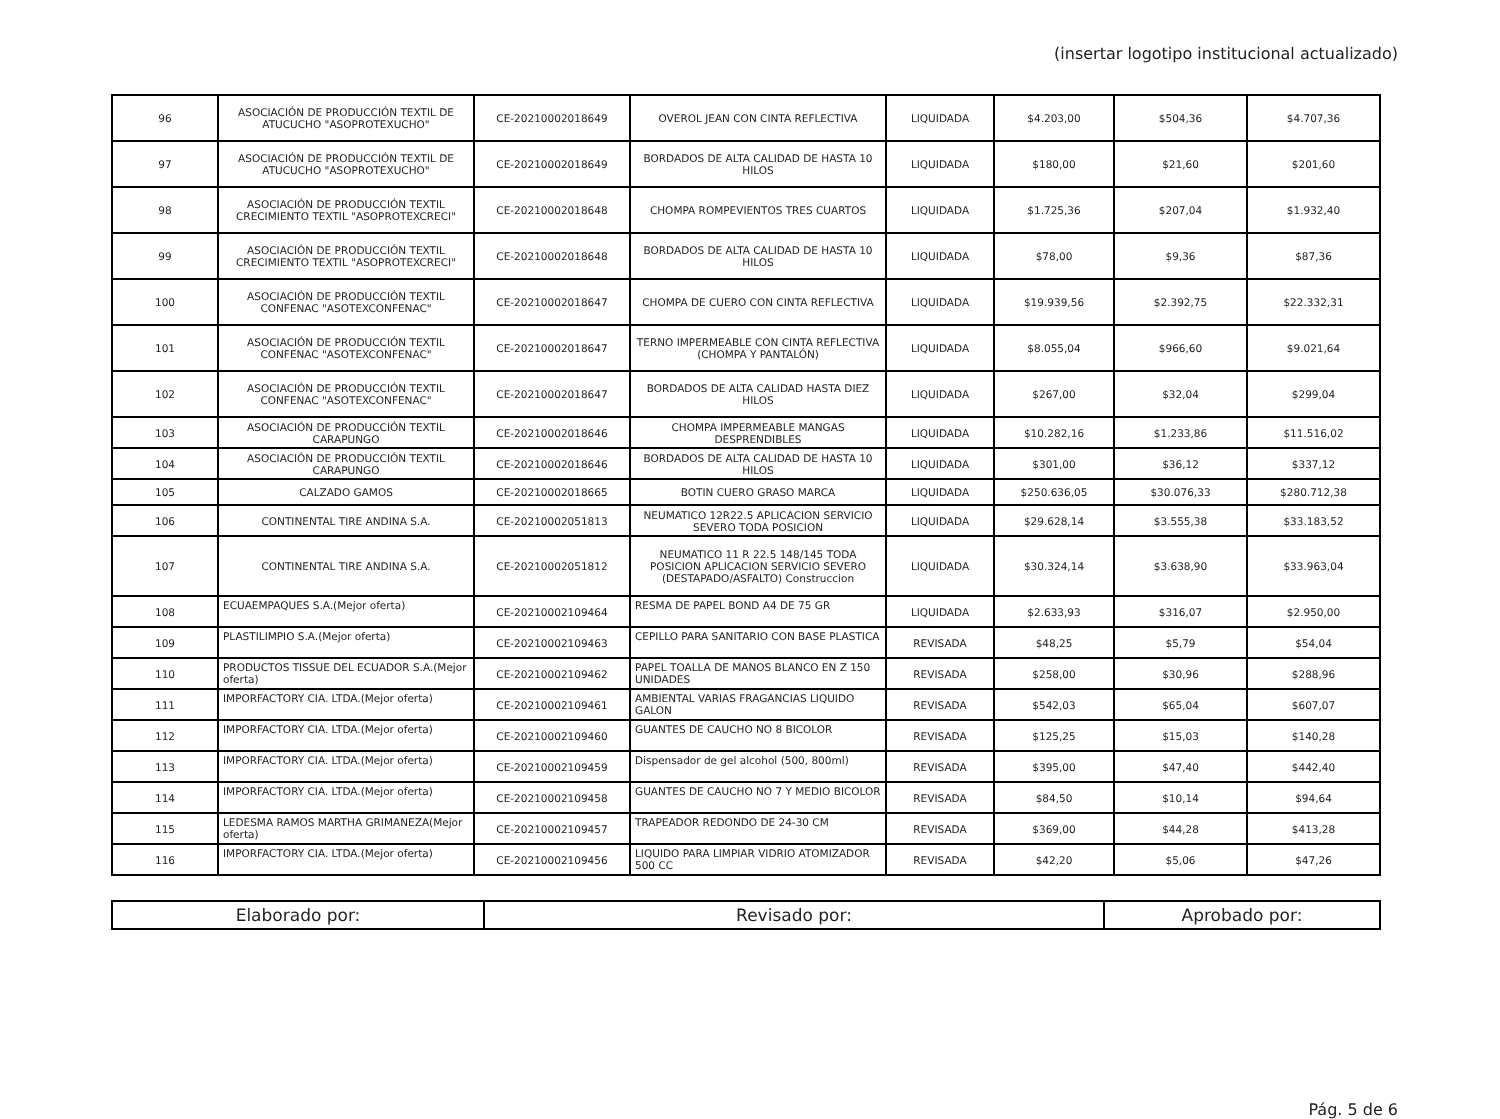(insertar logotipo institucional actualizado)
| 96 | ASOCIACIÓN DE PRODUCCIÓN TEXTIL DE ATUCUCHO "ASOPROTEXUCHO" | CE-20210002018649 | OVEROL JEAN CON CINTA REFLECTIVA | LIQUIDADA | $4.203,00 | $504,36 | $4.707,36 |
| 97 | ASOCIACIÓN DE PRODUCCIÓN TEXTIL DE ATUCUCHO "ASOPROTEXUCHO" | CE-20210002018649 | BORDADOS DE ALTA CALIDAD DE HASTA 10 HILOS | LIQUIDADA | $180,00 | $21,60 | $201,60 |
| 98 | ASOCIACIÓN DE PRODUCCIÓN TEXTIL CRECIMIENTO TEXTIL "ASOPROTEXCRECI" | CE-20210002018648 | CHOMPA ROMPEVIENTOS TRES CUARTOS | LIQUIDADA | $1.725,36 | $207,04 | $1.932,40 |
| 99 | ASOCIACIÓN DE PRODUCCIÓN TEXTIL CRECIMIENTO TEXTIL "ASOPROTEXCRECI" | CE-20210002018648 | BORDADOS DE ALTA CALIDAD DE HASTA 10 HILOS | LIQUIDADA | $78,00 | $9,36 | $87,36 |
| 100 | ASOCIACIÓN DE PRODUCCIÓN TEXTIL CONFENAC "ASOTEXCONFENAC" | CE-20210002018647 | CHOMPA DE CUERO CON CINTA REFLECTIVA | LIQUIDADA | $19.939,56 | $2.392,75 | $22.332,31 |
| 101 | ASOCIACIÓN DE PRODUCCIÓN TEXTIL CONFENAC "ASOTEXCONFENAC" | CE-20210002018647 | TERNO IMPERMEABLE CON CINTA REFLECTIVA (CHOMPA Y PANTALÓN) | LIQUIDADA | $8.055,04 | $966,60 | $9.021,64 |
| 102 | ASOCIACIÓN DE PRODUCCIÓN TEXTIL CONFENAC "ASOTEXCONFENAC" | CE-20210002018647 | BORDADOS DE ALTA CALIDAD HASTA DIEZ HILOS | LIQUIDADA | $267,00 | $32,04 | $299,04 |
| 103 | ASOCIACIÓN DE PRODUCCIÓN TEXTIL CARAPUNGO | CE-20210002018646 | CHOMPA IMPERMEABLE MANGAS DESPRENDIBLES | LIQUIDADA | $10.282,16 | $1.233,86 | $11.516,02 |
| 104 | ASOCIACIÓN DE PRODUCCIÓN TEXTIL CARAPUNGO | CE-20210002018646 | BORDADOS DE ALTA CALIDAD DE HASTA 10 HILOS | LIQUIDADA | $301,00 | $36,12 | $337,12 |
| 105 | CALZADO GAMOS | CE-20210002018665 | BOTIN CUERO GRASO MARCA | LIQUIDADA | $250.636,05 | $30.076,33 | $280.712,38 |
| 106 | CONTINENTAL TIRE ANDINA S.A. | CE-20210002051813 | NEUMATICO 12R22.5 APLICACION SERVICIO SEVERO TODA POSICION | LIQUIDADA | $29.628,14 | $3.555,38 | $33.183,52 |
| 107 | CONTINENTAL TIRE ANDINA S.A. | CE-20210002051812 | NEUMATICO 11 R 22.5 148/145 TODA POSICION APLICACION SERVICIO SEVERO (DESTAPADO/ASFALTO) Construccion | LIQUIDADA | $30.324,14 | $3.638,90 | $33.963,04 |
| 108 | ECUAEMPAQUES S.A.(Mejor oferta) | CE-20210002109464 | RESMA DE PAPEL BOND A4 DE 75 GR | LIQUIDADA | $2.633,93 | $316,07 | $2.950,00 |
| 109 | PLASTILIMPIO S.A.(Mejor oferta) | CE-20210002109463 | CEPILLO PARA SANITARIO CON BASE PLASTICA | REVISADA | $48,25 | $5,79 | $54,04 |
| 110 | PRODUCTOS TISSUE DEL ECUADOR S.A.(Mejor oferta) | CE-20210002109462 | PAPEL TOALLA DE MANOS BLANCO EN Z 150 UNIDADES | REVISADA | $258,00 | $30,96 | $288,96 |
| 111 | IMPORFACTORY CIA. LTDA.(Mejor oferta) | CE-20210002109461 | AMBIENTAL VARIAS FRAGANCIAS LIQUIDO GALON | REVISADA | $542,03 | $65,04 | $607,07 |
| 112 | IMPORFACTORY CIA. LTDA.(Mejor oferta) | CE-20210002109460 | GUANTES DE CAUCHO NO 8 BICOLOR | REVISADA | $125,25 | $15,03 | $140,28 |
| 113 | IMPORFACTORY CIA. LTDA.(Mejor oferta) | CE-20210002109459 | Dispensador de gel alcohol (500, 800ml) | REVISADA | $395,00 | $47,40 | $442,40 |
| 114 | IMPORFACTORY CIA. LTDA.(Mejor oferta) | CE-20210002109458 | GUANTES DE CAUCHO NO 7 Y MEDIO BICOLOR | REVISADA | $84,50 | $10,14 | $94,64 |
| 115 | LEDESMA RAMOS MARTHA GRIMANEZA(Mejor oferta) | CE-20210002109457 | TRAPEADOR REDONDO DE 24-30 CM | REVISADA | $369,00 | $44,28 | $413,28 |
| 116 | IMPORFACTORY CIA. LTDA.(Mejor oferta) | CE-20210002109456 | LIQUIDO PARA LIMPIAR VIDRIO ATOMIZADOR 500 CC | REVISADA | $42,20 | $5,06 | $47,26 |
| Elaborado por: | Revisado por: | Aprobado por: |
Pág. 5 de 6